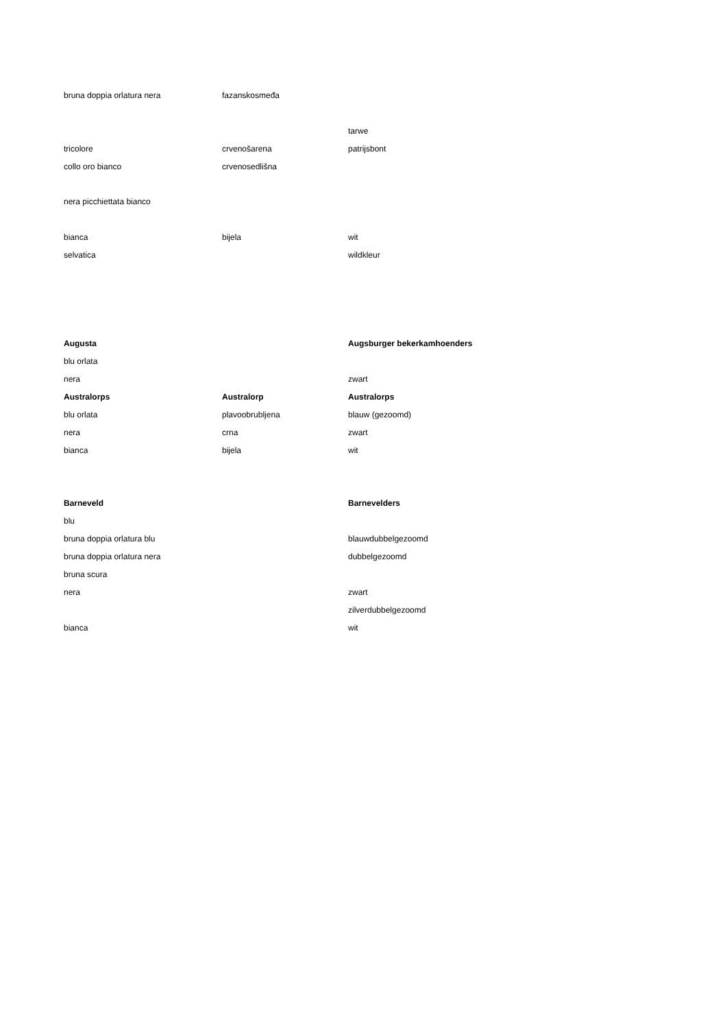| bruna doppia orlatura nera | fazanskosmeđa | |
| | | tarwe |
| tricolore | crvenošarena | patrijsbont |
| collo oro bianco | crvenosedlišna | |
| nera picchiettata bianco | | |
| bianca | bijela | wit |
| selvatica | | wildkleur |
| Augusta | | Augsburger bekerkamhoenders |
| blu orlata | | |
| nera | | zwart |
| Australorps | Australorp | Australorps |
| blu orlata | plavoobrubljena | blauw (gezoomd) |
| nera | crna | zwart |
| bianca | bijela | wit |
| Barneveld | | Barnevelders |
| blu | | |
| bruna doppia orlatura blu | | blauwdubbelgezoomd |
| bruna doppia orlatura nera | | dubbelgezoomd |
| bruna scura | | |
| nera | | zwart |
| | | zilverdubbelgezoomd |
| bianca | | wit |